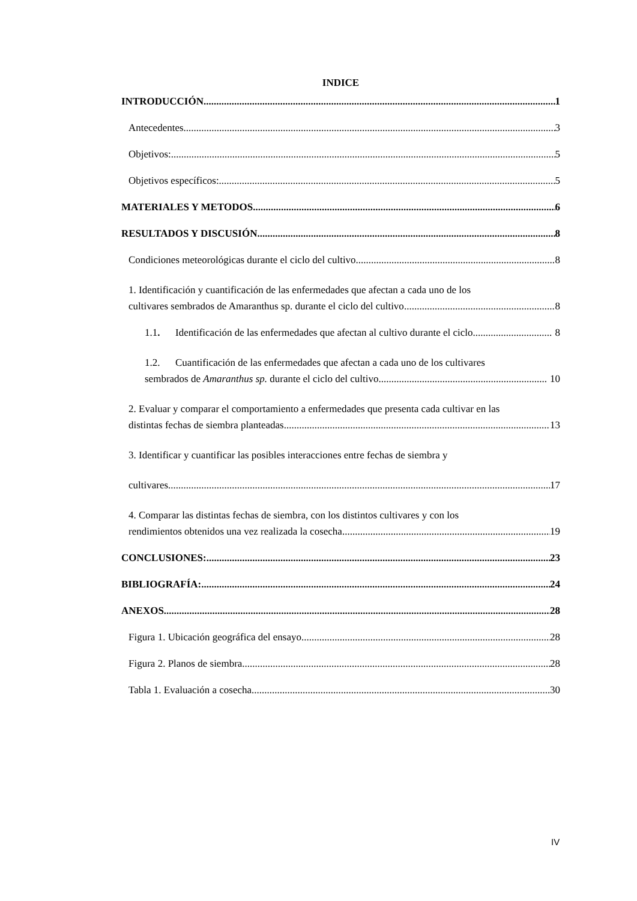INDICE
INTRODUCCIÓN 1
Antecedentes 3
Objetivos: 5
Objetivos específicos: 5
MATERIALES Y METODOS 6
RESULTADOS Y DISCUSIÓN 8
Condiciones meteorológicas durante el ciclo del cultivo 8
1. Identificación y cuantificación de las enfermedades que afectan a cada uno de los
cultivares sembrados de Amaranthus sp. durante el ciclo del cultivo 8
1.1. Identificación de las enfermedades que afectan al cultivo durante el ciclo. 8
1.2. Cuantificación de las enfermedades que afectan a cada uno de los cultivares
sembrados de Amaranthus sp. durante el ciclo del cultivo. 10
2. Evaluar y comparar el comportamiento a enfermedades que presenta cada cultivar en las
distintas fechas de siembra planteadas 13
3. Identificar y cuantificar las posibles interacciones entre fechas de siembra y
cultivares. 17
4. Comparar las distintas fechas de siembra, con los distintos cultivares y con los
rendimientos obtenidos una vez realizada la cosecha. 19
CONCLUSIONES: 23
BIBLIOGRAFÍA: 24
ANEXOS 28
Figura 1. Ubicación geográfica del ensayo 28
Figura 2. Planos de siembra 28
Tabla 1. Evaluación a cosecha 30
IV